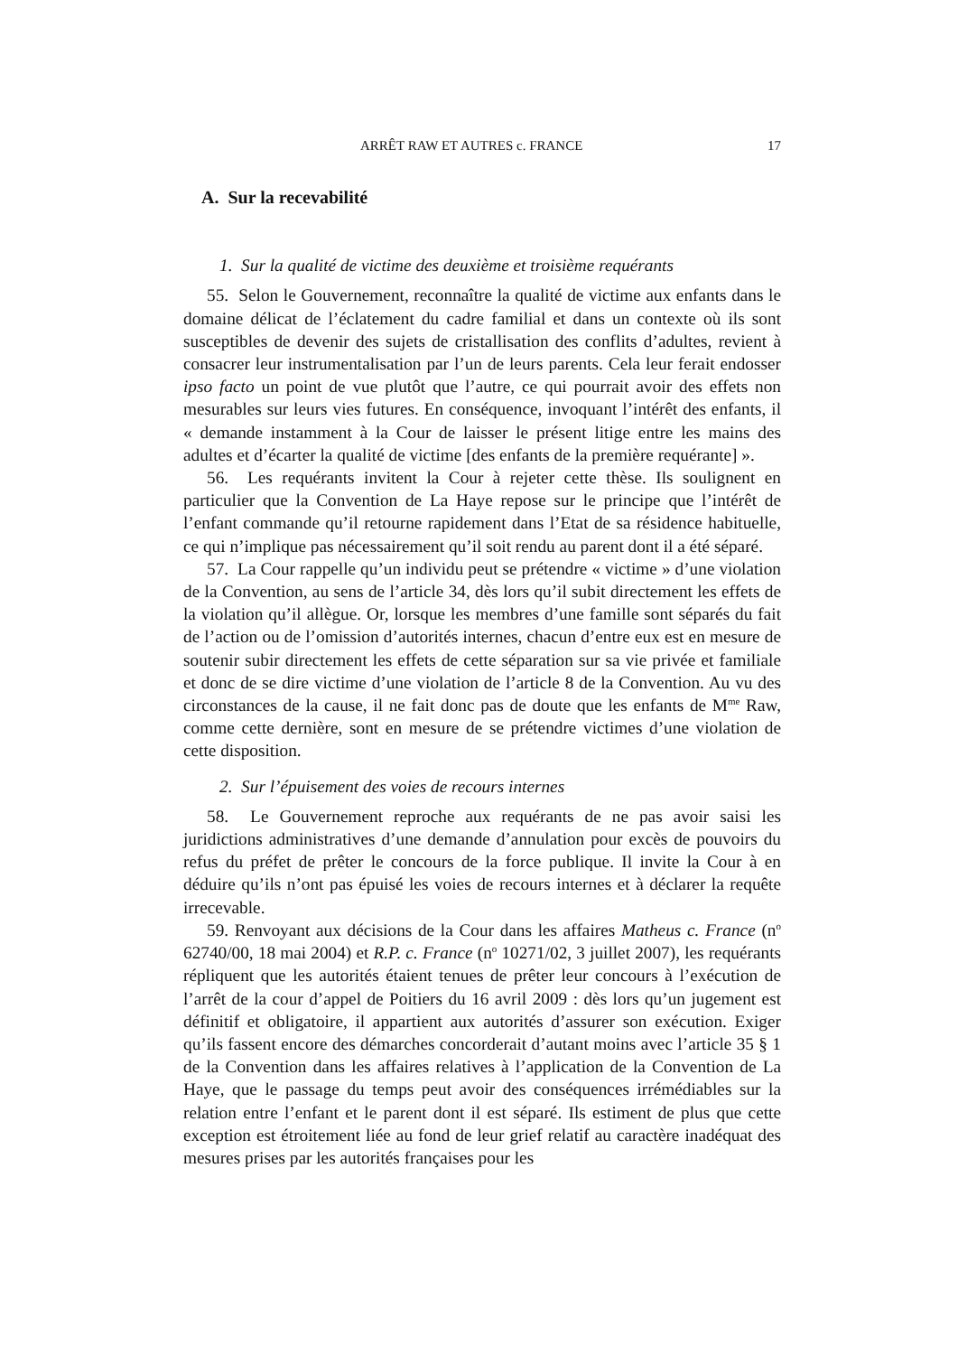ARRÊT RAW ET AUTRES c. FRANCE 17
A. Sur la recevabilité
1. Sur la qualité de victime des deuxième et troisième requérants
55. Selon le Gouvernement, reconnaître la qualité de victime aux enfants dans le domaine délicat de l’éclatement du cadre familial et dans un contexte où ils sont susceptibles de devenir des sujets de cristallisation des conflits d’adultes, revient à consacrer leur instrumentalisation par l’un de leurs parents. Cela leur ferait endosser ipso facto un point de vue plutôt que l’autre, ce qui pourrait avoir des effets non mesurables sur leurs vies futures. En conséquence, invoquant l’intérêt des enfants, il « demande instamment à la Cour de laisser le présent litige entre les mains des adultes et d’écarter la qualité de victime [des enfants de la première requérante] ».
56. Les requérants invitent la Cour à rejeter cette thèse. Ils soulignent en particulier que la Convention de La Haye repose sur le principe que l’intérêt de l’enfant commande qu’il retourne rapidement dans l’Etat de sa résidence habituelle, ce qui n’implique pas nécessairement qu’il soit rendu au parent dont il a été séparé.
57. La Cour rappelle qu’un individu peut se prétendre « victime » d’une violation de la Convention, au sens de l’article 34, dès lors qu’il subit directement les effets de la violation qu’il allègue. Or, lorsque les membres d’une famille sont séparés du fait de l’action ou de l’omission d’autorités internes, chacun d’entre eux est en mesure de soutenir subir directement les effets de cette séparation sur sa vie privée et familiale et donc de se dire victime d’une violation de l’article 8 de la Convention. Au vu des circonstances de la cause, il ne fait donc pas de doute que les enfants de M<sup>me</sup> Raw, comme cette dernière, sont en mesure de se prétendre victimes d’une violation de cette disposition.
2. Sur l’épuisement des voies de recours internes
58. Le Gouvernement reproche aux requérants de ne pas avoir saisi les juridictions administratives d’une demande d’annulation pour excès de pouvoirs du refus du préfet de prêter le concours de la force publique. Il invite la Cour à en déduire qu’ils n’ont pas épuisé les voies de recours internes et à déclarer la requête irrecevable.
59. Renvoyant aux décisions de la Cour dans les affaires Matheus c. France (n<sup>o</sup> 62740/00, 18 mai 2004) et R.P. c. France (n<sup>o</sup> 10271/02, 3 juillet 2007), les requérants répliquent que les autorités étaient tenues de prêter leur concours à l’exécution de l’arrêt de la cour d’appel de Poitiers du 16 avril 2009 : dès lors qu’un jugement est définitif et obligatoire, il appartient aux autorités d’assurer son exécution. Exiger qu’ils fassent encore des démarches concorderait d’autant moins avec l’article 35 § 1 de la Convention dans les affaires relatives à l’application de la Convention de La Haye, que le passage du temps peut avoir des conséquences irrémédiables sur la relation entre l’enfant et le parent dont il est séparé. Ils estiment de plus que cette exception est étroitement liée au fond de leur grief relatif au caractère inadéquat des mesures prises par les autorités françaises pour les